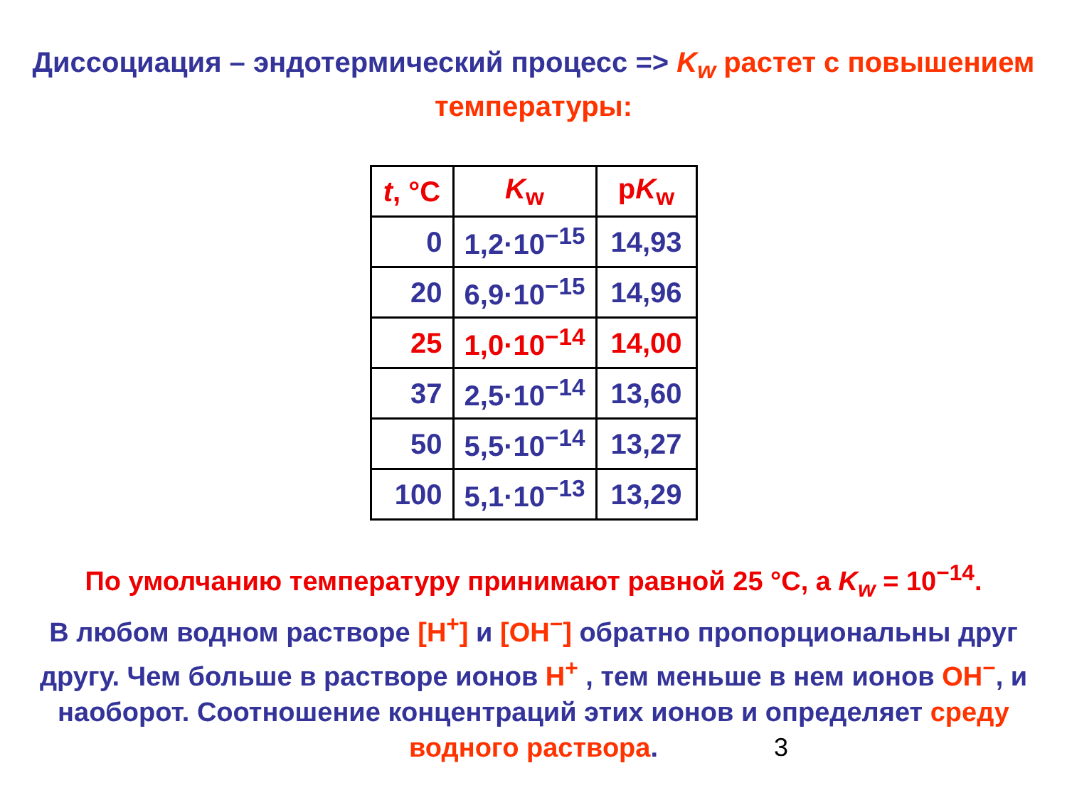Диссоциация – эндотермический процесс => K<sub>w</sub> растет с повышением температуры:
| t , °C | K<sub>w</sub> | p K<sub>w</sub> |
| --- | --- | --- |
| 0 | 1,2·10<sup>−15</sup> | 14,93 |
| 20 | 6,9·10<sup>−15</sup> | 14,96 |
| 25 | 1,0·10<sup>−14</sup> | 14,00 |
| 37 | 2,5·10<sup>−14</sup> | 13,60 |
| 50 | 5,5·10<sup>−14</sup> | 13,27 |
| 100 | 5,1·10<sup>−13</sup> | 13,29 |
По умолчанию температуру принимают равной 25 °C, а K<sub>w</sub> = 10<sup>−14</sup>.
В любом водном растворе [H<sup>+</sup>] и [OH<sup>−</sup>] обратно пропорциональны друг другу. Чем больше в растворе ионов H<sup>+</sup> , тем меньше в нем ионов OH<sup>−</sup>, и наоборот. Соотношение концентраций этих ионов и определяет среду водного раствора.
3